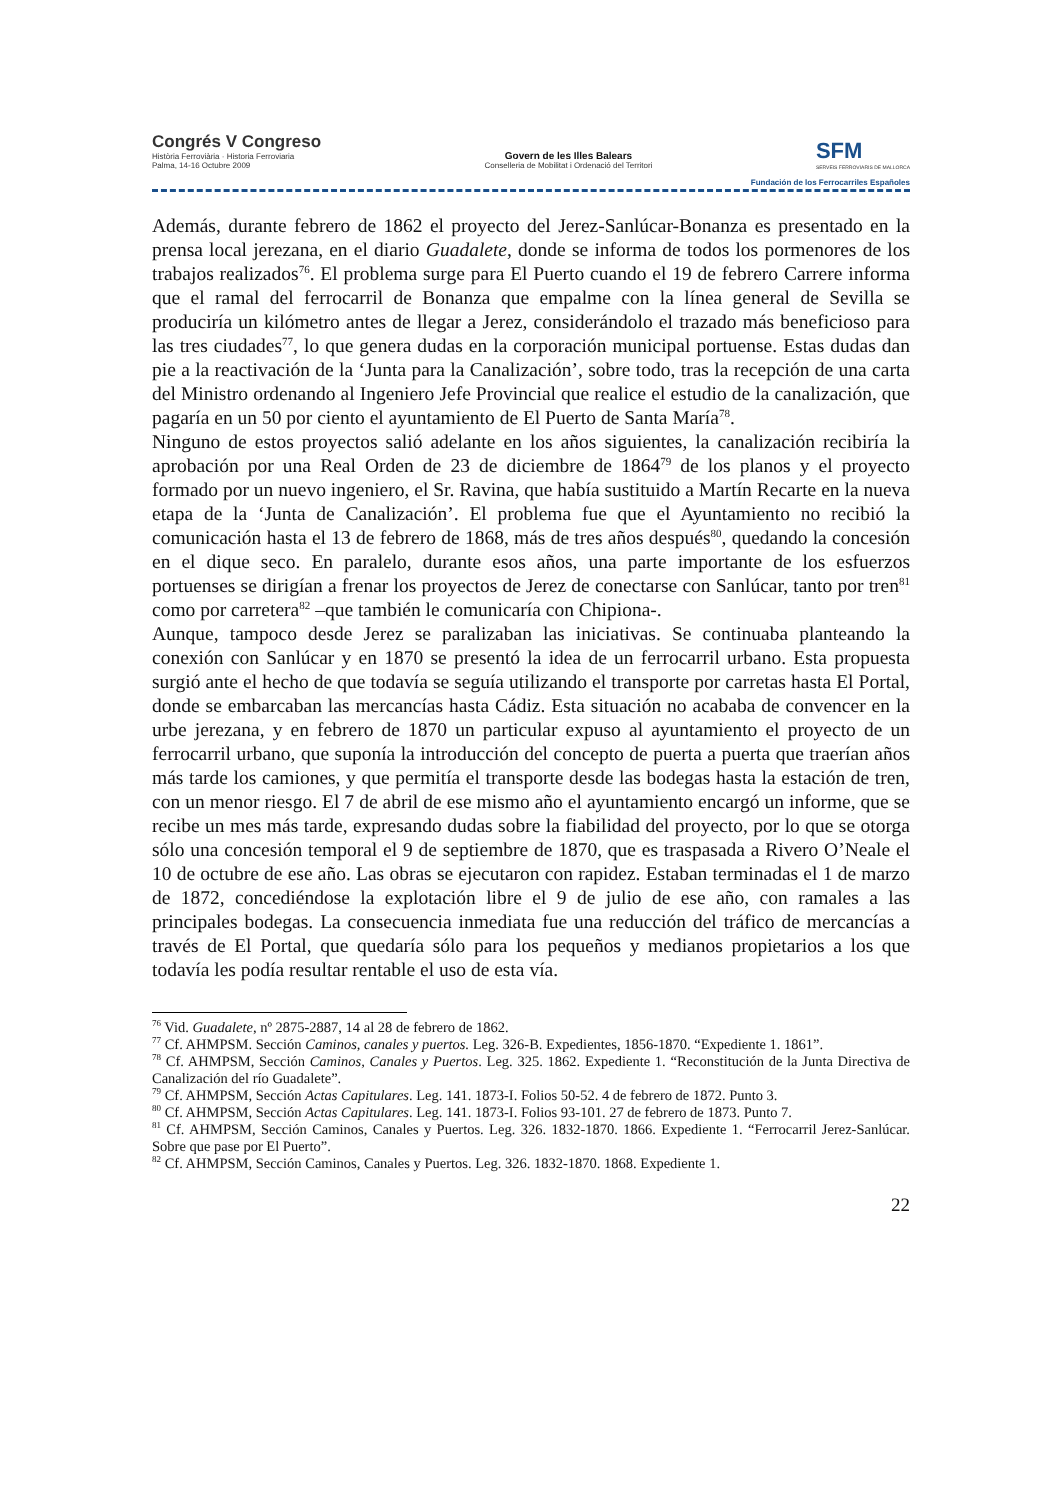Congrés V Congreso
Història Ferroviària · Historia Ferroviaria
Palma, 14-16 Octubre 2009
Govern de les Illes Balears
Conselleria de Mobilitat i Ordenació del Territori
SFM
SERVEIS FERROVIARIS DE MALLORCA
Fundación de los Ferrocarriles Españoles
Además, durante febrero de 1862 el proyecto del Jerez-Sanlúcar-Bonanza es presentado en la prensa local jerezana, en el diario Guadalete, donde se informa de todos los pormenores de los trabajos realizados<sup>76</sup>. El problema surge para El Puerto cuando el 19 de febrero Carrere informa que el ramal del ferrocarril de Bonanza que empalme con la línea general de Sevilla se produciría un kilómetro antes de llegar a Jerez, considerándolo el trazado más beneficioso para las tres ciudades<sup>77</sup>, lo que genera dudas en la corporación municipal portuense. Estas dudas dan pie a la reactivación de la ‘Junta para la Canalización’, sobre todo, tras la recepción de una carta del Ministro ordenando al Ingeniero Jefe Provincial que realice el estudio de la canalización, que pagaría en un 50 por ciento el ayuntamiento de El Puerto de Santa María<sup>78</sup>.
Ninguno de estos proyectos salió adelante en los años siguientes, la canalización recibiría la aprobación por una Real Orden de 23 de diciembre de 1864<sup>79</sup> de los planos y el proyecto formado por un nuevo ingeniero, el Sr. Ravina, que había sustituido a Martín Recarte en la nueva etapa de la ‘Junta de Canalización’. El problema fue que el Ayuntamiento no recibió la comunicación hasta el 13 de febrero de 1868, más de tres años después<sup>80</sup>, quedando la concesión en el dique seco. En paralelo, durante esos años, una parte importante de los esfuerzos portuenses se dirigían a frenar los proyectos de Jerez de conectarse con Sanlúcar, tanto por tren<sup>81</sup> como por carretera<sup>82</sup> –que también le comunicaría con Chipiona-.
Aunque, tampoco desde Jerez se paralizaban las iniciativas. Se continuaba planteando la conexión con Sanlúcar y en 1870 se presentó la idea de un ferrocarril urbano. Esta propuesta surgió ante el hecho de que todavía se seguía utilizando el transporte por carretas hasta El Portal, donde se embarcaban las mercancías hasta Cádiz. Esta situación no acababa de convencer en la urbe jerezana, y en febrero de 1870 un particular expuso al ayuntamiento el proyecto de un ferrocarril urbano, que suponía la introducción del concepto de puerta a puerta que traerían años más tarde los camiones, y que permitía el transporte desde las bodegas hasta la estación de tren, con un menor riesgo. El 7 de abril de ese mismo año el ayuntamiento encargó un informe, que se recibe un mes más tarde, expresando dudas sobre la fiabilidad del proyecto, por lo que se otorga sólo una concesión temporal el 9 de septiembre de 1870, que es traspasada a Rivero O’Neale el 10 de octubre de ese año. Las obras se ejecutaron con rapidez. Estaban terminadas el 1 de marzo de 1872, concediéndose la explotación libre el 9 de julio de ese año, con ramales a las principales bodegas. La consecuencia inmediata fue una reducción del tráfico de mercancías a través de El Portal, que quedaría sólo para los pequeños y medianos propietarios a los que todavía les podía resultar rentable el uso de esta vía.
<sup>76</sup> Vid. Guadalete, nº 2875-2887, 14 al 28 de febrero de 1862.
<sup>77</sup> Cf. AHMPSM. Sección Caminos, canales y puertos. Leg. 326-B. Expedientes, 1856-1870. “Expediente 1. 1861”.
<sup>78</sup> Cf. AHMPSM, Sección Caminos, Canales y Puertos. Leg. 325. 1862. Expediente 1. “Reconstitución de la Junta Directiva de Canalización del río Guadalete”.
<sup>79</sup> Cf. AHMPSM, Sección Actas Capitulares. Leg. 141. 1873-I. Folios 50-52. 4 de febrero de 1872. Punto 3.
<sup>80</sup> Cf. AHMPSM, Sección Actas Capitulares. Leg. 141. 1873-I. Folios 93-101. 27 de febrero de 1873. Punto 7.
<sup>81</sup> Cf. AHMPSM, Sección Caminos, Canales y Puertos. Leg. 326. 1832-1870. 1866. Expediente 1. “Ferrocarril Jerez-Sanlúcar. Sobre que pase por El Puerto”.
<sup>82</sup> Cf. AHMPSM, Sección Caminos, Canales y Puertos. Leg. 326. 1832-1870. 1868. Expediente 1.
22